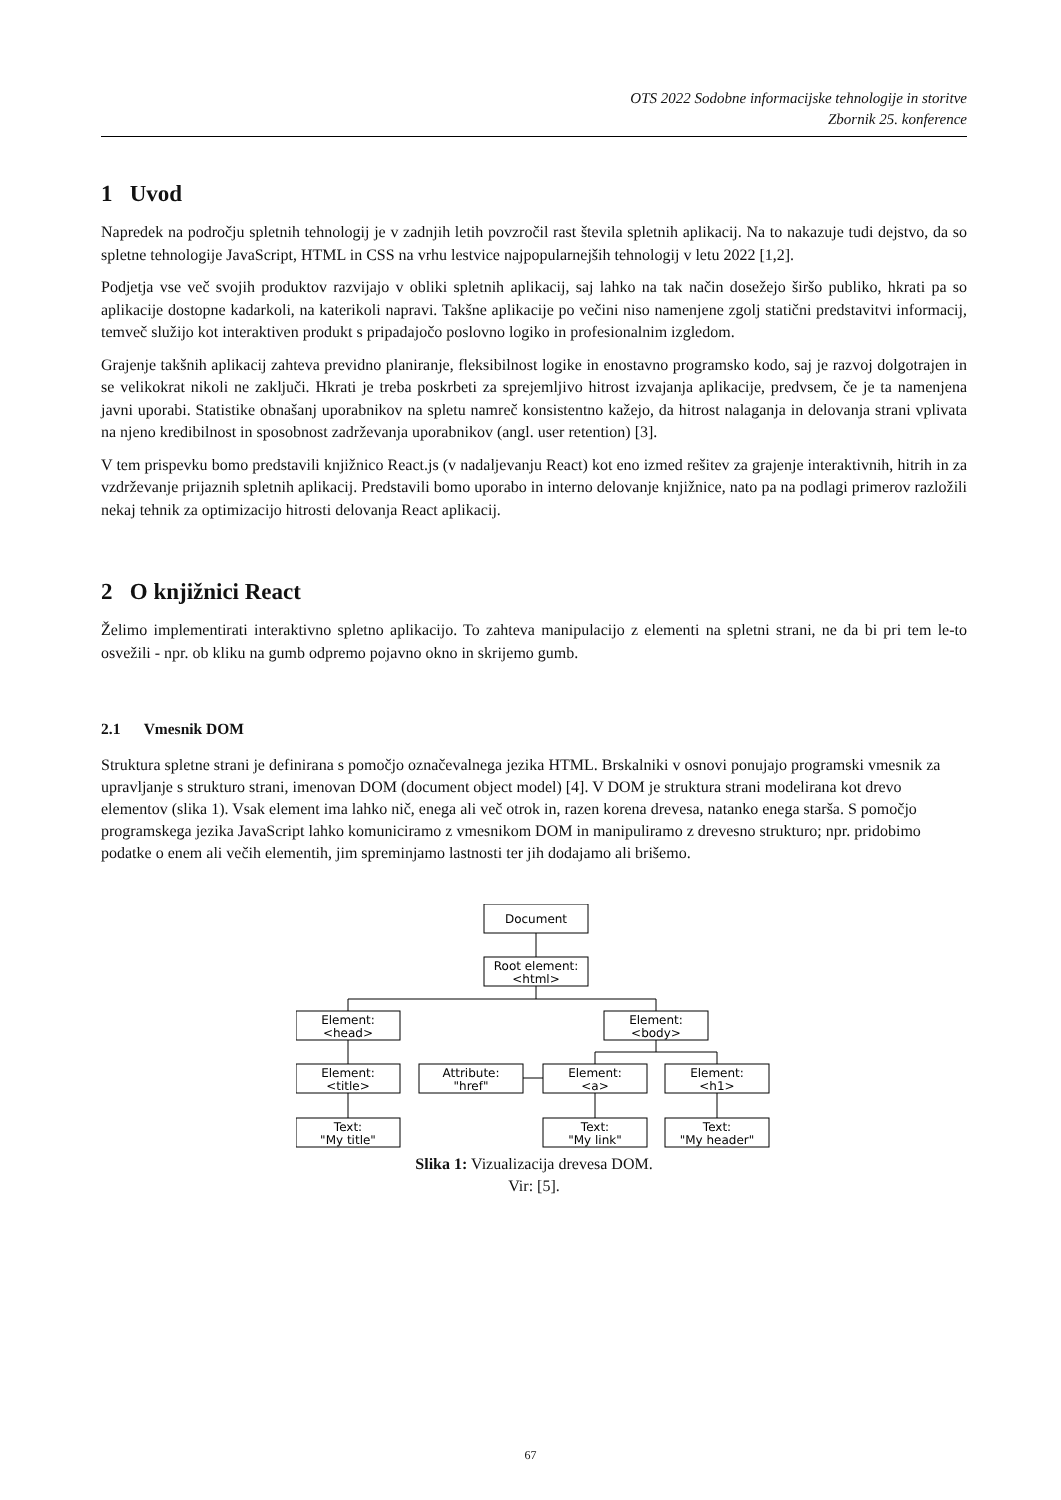OTS 2022 Sodobne informacijske tehnologije in storitve
Zbornik 25. konference
1 Uvod
Napredek na področju spletnih tehnologij je v zadnjih letih povzročil rast števila spletnih aplikacij. Na to nakazuje tudi dejstvo, da so spletne tehnologije JavaScript, HTML in CSS na vrhu lestvice najpopularnejših tehnologij v letu 2022 [1,2].
Podjetja vse več svojih produktov razvijajo v obliki spletnih aplikacij, saj lahko na tak način dosežejo širšo publiko, hkrati pa so aplikacije dostopne kadarkoli, na katerikoli napravi. Takšne aplikacije po večini niso namenjene zgolj statični predstavitvi informacij, temveč služijo kot interaktiven produkt s pripadajočo poslovno logiko in profesionalnim izgledom.
Grajenje takšnih aplikacij zahteva previdno planiranje, fleksibilnost logike in enostavno programsko kodo, saj je razvoj dolgotrajen in se velikokrat nikoli ne zaključi. Hkrati je treba poskrbeti za sprejemljivo hitrost izvajanja aplikacije, predvsem, če je ta namenjena javni uporabi. Statistike obnašanj uporabnikov na spletu namreč konsistentno kažejo, da hitrost nalaganja in delovanja strani vplivata na njeno kredibilnost in sposobnost zadrževanja uporabnikov (angl. user retention) [3].
V tem prispevku bomo predstavili knjižnico React.js (v nadaljevanju React) kot eno izmed rešitev za grajenje interaktivnih, hitrih in za vzdrževanje prijaznih spletnih aplikacij. Predstavili bomo uporabo in interno delovanje knjižnice, nato pa na podlagi primerov razložili nekaj tehnik za optimizacijo hitrosti delovanja React aplikacij.
2 O knjižnici React
Želimo implementirati interaktivno spletno aplikacijo. To zahteva manipulacijo z elementi na spletni strani, ne da bi pri tem le-to osvežili - npr. ob kliku na gumb odpremo pojavno okno in skrijemo gumb.
2.1 Vmesnik DOM
Struktura spletne strani je definirana s pomočjo označevalnega jezika HTML. Brskalniki v osnovi ponujajo programski vmesnik za upravljanje s strukturo strani, imenovan DOM (document object model) [4]. V DOM je struktura strani modelirana kot drevo elementov (slika 1). Vsak element ima lahko nič, enega ali več otrok in, razen korena drevesa, natanko enega starša. S pomočjo programskega jezika JavaScript lahko komuniciramo z vmesnikom DOM in manipuliramo z drevesno strukturo; npr. pridobimo podatke o enem ali večih elementih, jim spreminjamo lastnosti ter jih dodajamo ali brišemo.
Document
Root element:
<html>
Element:
<head>
Element:
<body>
Element:
<title>
Attribute:
"href"
Element:
<a>
Element:
<h1>
Text:
"My title"
Text:
"My link"
Text:
"My header"
Slika 1: Vizualizacija drevesa DOM.
Vir: [5].
67